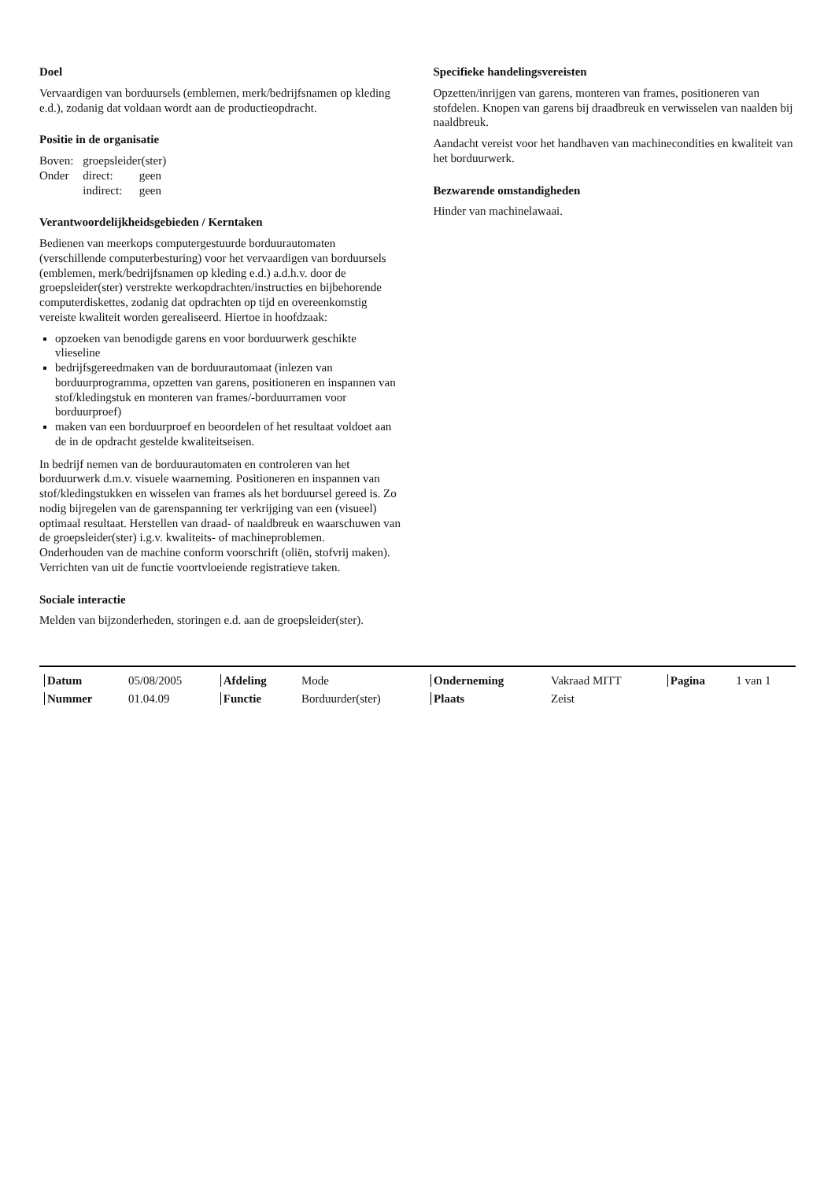Doel
Vervaardigen van borduursels (emblemen, merk/bedrijfsnamen op kleding e.d.), zodanig dat voldaan wordt aan de productieopdracht.
Positie in de organisatie
| Boven: | groepsleider(ster) | |
| Onder | direct: | geen |
| | indirect: | geen |
Verantwoordelijkheidsgebieden / Kerntaken
Bedienen van meerkops computergestuurde borduurautomaten (verschillende computerbesturing) voor het vervaardigen van borduursels (emblemen, merk/bedrijfsnamen op kleding e.d.) a.d.h.v. door de groepsleider(ster) verstrekte werkopdrachten/instructies en bijbehorende computerdiskettes, zodanig dat opdrachten op tijd en overeenkomstig vereiste kwaliteit worden gerealiseerd. Hiertoe in hoofdzaak:
opzoeken van benodigde garens en voor borduurwerk geschikte vlieseline
bedrijfsgereedmaken van de borduurautomaat (inlezen van borduurprogramma, opzetten van garens, positioneren en inspannen van stof/kledingstuk en monteren van frames/-borduurramen voor borduurproef)
maken van een borduurproef en beoordelen of het resultaat voldoet aan de in de opdracht gestelde kwaliteitseisen.
In bedrijf nemen van de borduurautomaten en controleren van het borduurwerk d.m.v. visuele waarneming. Positioneren en inspannen van stof/kledingstukken en wisselen van frames als het borduursel gereed is. Zo nodig bijregelen van de garenspanning ter verkrijging van een (visueel) optimaal resultaat. Herstellen van draad- of naaldbreuk en waarschuwen van de groepsleider(ster) i.g.v. kwaliteits- of machineproblemen.
Onderhouden van de machine conform voorschrift (oliën, stofvrij maken).
Verrichten van uit de functie voortvloeiende registratieve taken.
Sociale interactie
Melden van bijzonderheden, storingen e.d. aan de groepsleider(ster).
Specifieke handelingsvereisten
Opzetten/inrijgen van garens, monteren van frames, positioneren van stofdelen. Knopen van garens bij draadbreuk en verwisselen van naalden bij naaldbreuk.
Aandacht vereist voor het handhaven van machinecondities en kwaliteit van het borduurwerk.
Bezwarende omstandigheden
Hinder van machinelawaai.
| Datum | 05/08/2005 | Afdeling | Mode | Onderneming | Vakraad MITT | Pagina | 1 van 1 |
| Nummer | 01.04.09 | Functie | Borduurder(ster) | Plaats | Zeist | | |